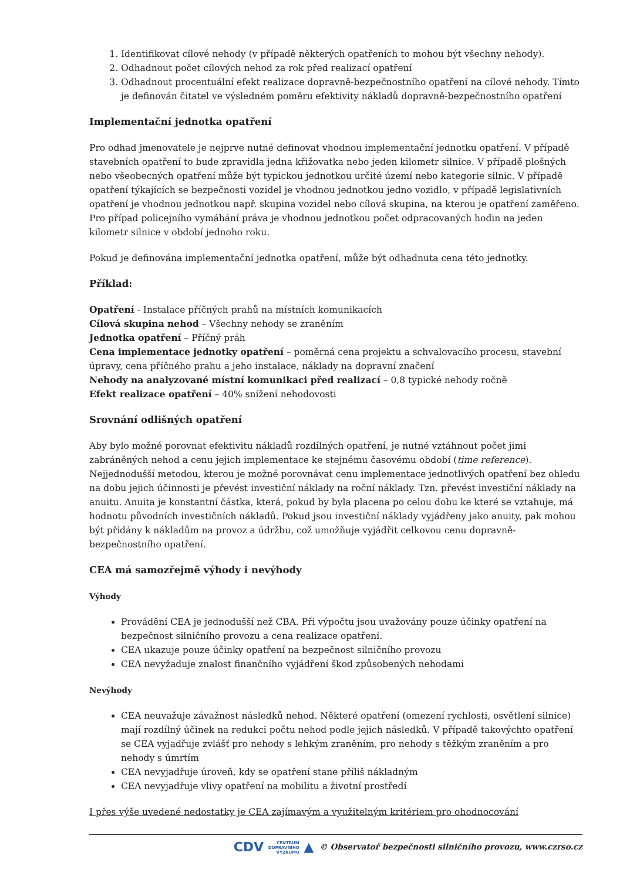1. Identifikovat cílové nehody (v případě některých opatřeních to mohou být všechny nehody).
2. Odhadnout počet cílových nehod za rok před realizací opatření
3. Odhadnout procentuální efekt realizace dopravně-bezpečnostního opatření na cílové nehody. Tímto je definován čitatel ve výsledném poměru efektivity nákladů dopravně-bezpečnostního opatření
Implementační jednotka opatření
Pro odhad jmenovatele je nejprve nutné definovat vhodnou implementační jednotku opatření. V případě stavebních opatření to bude zpravidla jedna křižovatka nebo jeden kilometr silnice. V případě plošných nebo všeobecných opatření může být typickou jednotkou určité území nebo kategorie silnic. V případě opatření týkajících se bezpečnosti vozidel je vhodnou jednotkou jedno vozidlo, v případě legislativních opatření je vhodnou jednotkou např. skupina vozidel nebo cílová skupina, na kterou je opatření zaměřeno. Pro případ policejního vymáhání práva je vhodnou jednotkou počet odpracovaných hodin na jeden kilometr silnice v období jednoho roku.
Pokud je definována implementační jednotka opatření, může být odhadnuta cena této jednotky.
Příklad:
Opatření - Instalace příčných prahů na místních komunikacích
Cílová skupina nehod – Všechny nehody se zraněním
Jednotka opatření – Příčný práh
Cena implementace jednotky opatření – poměrná cena projektu a schvalovacího procesu, stavební úpravy, cena příčného prahu a jeho instalace, náklady na dopravní značení
Nehody na analyzované místní komunikaci před realizací – 0,8 typické nehody ročně
Efekt realizace opatření – 40% snížení nehodovosti
Srovnání odlišných opatření
Aby bylo možné porovnat efektivitu nákladů rozdílných opatření, je nutné vztáhnout počet jimi zabráněných nehod a cenu jejich implementace ke stejnému časovému období (time reference). Nejjednodušší metodou, kterou je možné porovnávat cenu implementace jednotlivých opatření bez ohledu na dobu jejich účinnosti je převést investiční náklady na roční náklady. Tzn. převést investiční náklady na anuitu. Anuita je konstantní částka, která, pokud by byla placena po celou dobu ke které se vztahuje, má hodnotu původních investičních nákladů. Pokud jsou investiční náklady vyjádřeny jako anuity, pak mohou být přidány k nákladům na provoz a údržbu, což umožňuje vyjádřit celkovou cenu dopravně-bezpečnostního opatření.
CEA má samozřejmě výhody i nevýhody
Výhody
Provádění CEA je jednodušší než CBA. Při výpočtu jsou uvažovány pouze účinky opatření na bezpečnost silničního provozu a cena realizace opatření.
CEA ukazuje pouze účinky opatření na bezpečnost silničního provozu
CEA nevyžaduje znalost finančního vyjádření škod způsobených nehodami
Nevýhody
CEA neuvažuje závažnost následků nehod. Některé opatření (omezení rychlosti, osvětlení silnice) mají rozdílný účinek na redukci počtu nehod podle jejich následků. V případě takovýchto opatření se CEA vyjadřuje zvlášť pro nehody s lehkým zraněním, pro nehody s těžkým zraněním a pro nehody s úmrtím
CEA nevyjadřuje úroveň, kdy se opatření stane příliš nákladným
CEA nevyjadřuje vlivy opatření na mobilitu a životní prostředí
I přes výše uvedené nedostatky je CEA zajímavým a využitelným kritériem pro ohodnocování
CDV CENTRUM
DOPRAVNÍHO
VÝZKUMU ▲ © Observatoř bezpečnosti silničního provozu, www.czrso.cz